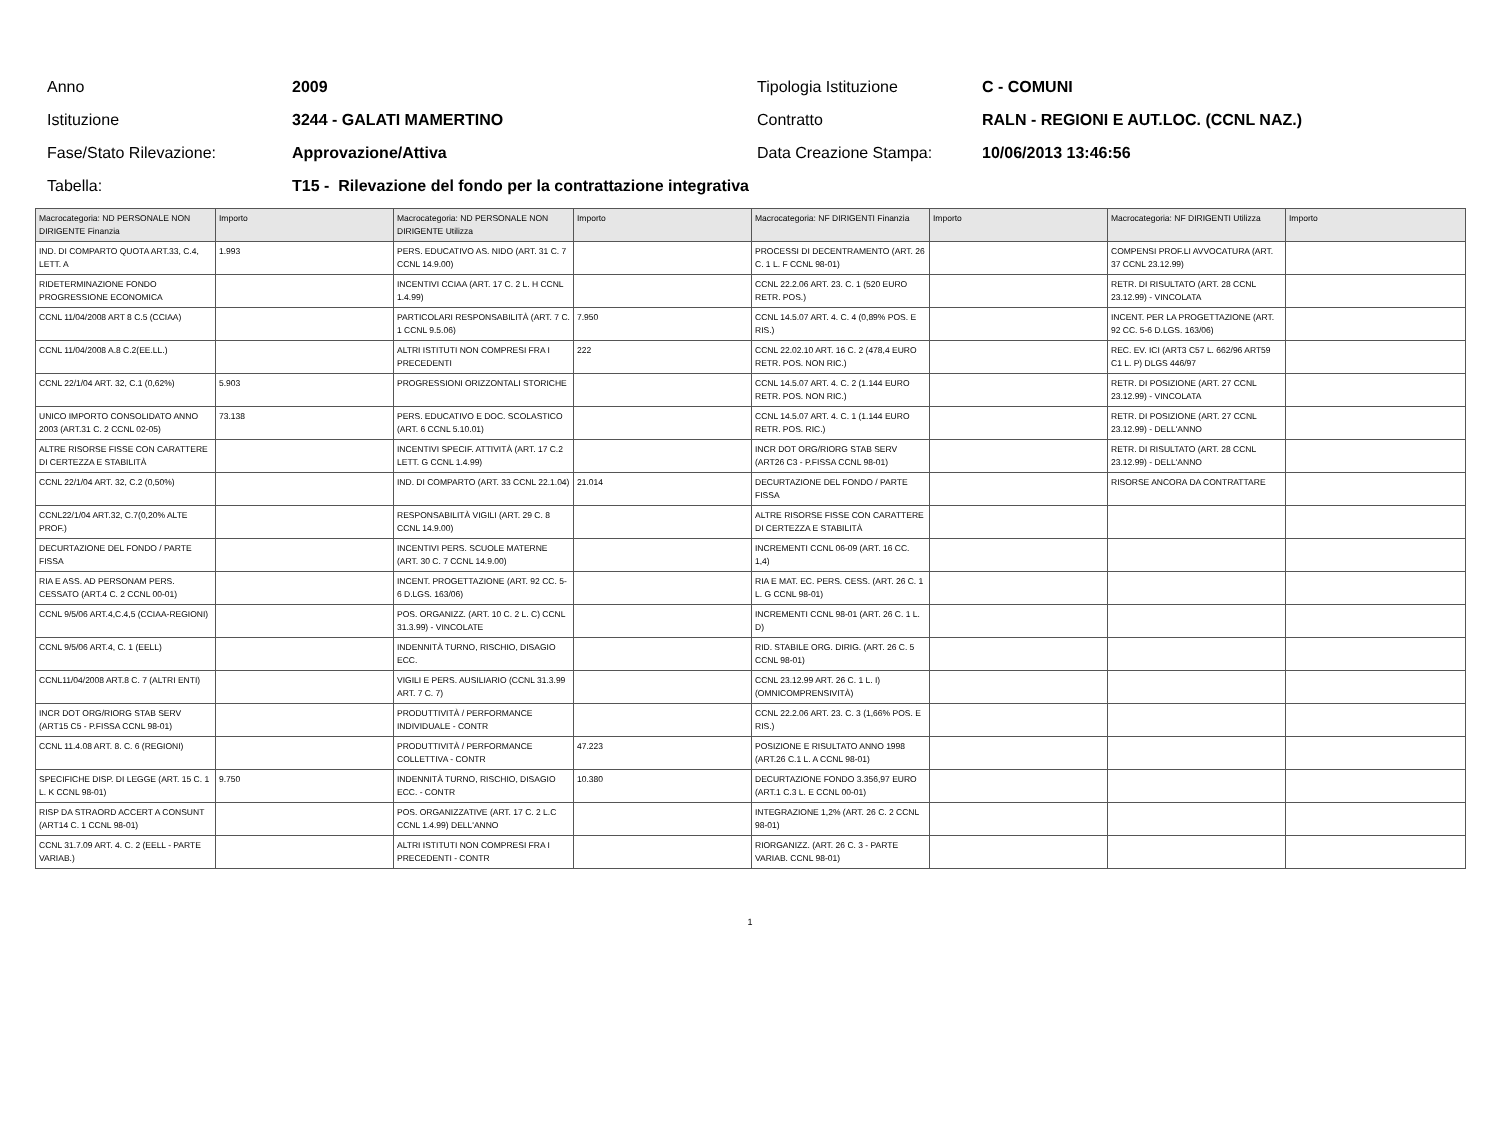Anno 2009 Tipologia Istituzione C - COMUNI
Istituzione 3244 - GALATI MAMERTINO Contratto RALN - REGIONI E AUT.LOC. (CCNL NAZ.)
Fase/Stato Rilevazione: Approvazione/Attiva Data Creazione Stampa: 10/06/2013 13:46:56
Tabella: T15 - Rilevazione del fondo per la contrattazione integrativa
| Macrocategoria: ND PERSONALE NON DIRIGENTE Finanzia | Importo | Macrocategoria: ND PERSONALE NON DIRIGENTE Utilizza | Importo | Macrocategoria: NF DIRIGENTI Finanzia | Importo | Macrocategoria: NF DIRIGENTI Utilizza | Importo |
| --- | --- | --- | --- | --- | --- | --- | --- |
| IND. DI COMPARTO QUOTA ART.33, C.4, LETT. A | 1.993 | PERS. EDUCATIVO AS. NIDO (ART. 31 C. 7 CCNL 14.9.00) | | PROCESSI DI DECENTRAMENTO (ART. 26 C. 1 L. F CCNL 98-01) | | COMPENSI PROF.LI AVVOCATURA (ART. 37 CCNL 23.12.99) | |
| RIDETERMINAZIONE FONDO PROGRESSIONE ECONOMICA | | INCENTIVI CCIAA (ART. 17 C. 2 L. H CCNL 1.4.99) | | CCNL 22.2.06 ART. 23. C. 1 (520 EURO RETR. POS.) | | RETR. DI RISULTATO (ART. 28 CCNL 23.12.99) - VINCOLATA | |
| CCNL 11/04/2008 ART 8 C.5 (CCIAA) | | PARTICOLARI RESPONSABILITÀ (ART. 7 C. 1 CCNL 9.5.06) | 7.950 | CCNL 14.5.07 ART. 4. C. 4 (0,89% POS. E RIS.) | | INCENT. PER LA PROGETTAZIONE (ART. 92 CC. 5-6 D.LGS. 163/06) | |
| CCNL 11/04/2008 A.8 C.2(EE.LL.) | | ALTRI ISTITUTI NON COMPRESI FRA I PRECEDENTI | 222 | CCNL 22.02.10 ART. 16 C. 2 (478,4 EURO RETR. POS. NON RIC.) | | REC. EV. ICI (ART3 C57 L. 662/96 ART59 C1 L. P) DLGS 446/97 | |
| CCNL 22/1/04 ART. 32, C.1 (0,62%) | 5.903 | PROGRESSIONI ORIZZONTALI STORICHE | | CCNL 14.5.07 ART. 4. C. 2 (1.144 EURO RETR. POS. NON RIC.) | | RETR. DI POSIZIONE (ART. 27 CCNL 23.12.99) - VINCOLATA | |
| UNICO IMPORTO CONSOLIDATO ANNO 2003 (ART.31 C. 2 CCNL 02-05) | 73.138 | PERS. EDUCATIVO E DOC. SCOLASTICO (ART. 6 CCNL 5.10.01) | | CCNL 14.5.07 ART. 4. C. 1 (1.144 EURO RETR. POS. RIC.) | | RETR. DI POSIZIONE (ART. 27 CCNL 23.12.99) - DELL'ANNO | |
| ALTRE RISORSE FISSE CON CARATTERE DI CERTEZZA E STABILITÀ | | INCENTIVI SPECIF. ATTIVITÀ (ART. 17 C.2 LETT. G CCNL 1.4.99) | | INCR DOT ORG/RIORG STAB SERV (ART26 C3 - P.FISSA CCNL 98-01) | | RETR. DI RISULTATO (ART. 28 CCNL 23.12.99) - DELL'ANNO | |
| CCNL 22/1/04 ART. 32, C.2 (0,50%) | | IND. DI COMPARTO (ART. 33 CCNL 22.1.04) | 21.014 | DECURTAZIONE DEL FONDO / PARTE FISSA | | RISORSE ANCORA DA CONTRATTARE | |
| CCNL22/1/04 ART.32, C.7(0,20% ALTE PROF.) | | RESPONSABILITÀ VIGILI (ART. 29 C. 8 CCNL 14.9.00) | | ALTRE RISORSE FISSE CON CARATTERE DI CERTEZZA E STABILITÀ | | | |
| DECURTAZIONE DEL FONDO / PARTE FISSA | | INCENTIVI PERS. SCUOLE MATERNE (ART. 30 C. 7 CCNL 14.9.00) | | INCREMENTI CCNL 06-09 (ART. 16 CC. 1,4) | | | |
| RIA E ASS. AD PERSONAM PERS. CESSATO (ART.4 C. 2 CCNL 00-01) | | INCENT. PROGETTAZIONE (ART. 92 CC. 5-6 D.LGS. 163/06) | | RIA E MAT. EC. PERS. CESS. (ART. 26 C. 1 L. G CCNL 98-01) | | | |
| CCNL 9/5/06 ART.4,C.4,5 (CCIAA-REGIONI) | | POS. ORGANIZZ. (ART. 10 C. 2 L. C) CCNL 31.3.99) - VINCOLATE | | INCREMENTI CCNL 98-01 (ART. 26 C. 1 L. D) | | | |
| CCNL 9/5/06 ART.4, C. 1 (EELL) | | INDENNITÀ TURNO, RISCHIO, DISAGIO ECC. | | RID. STABILE ORG. DIRIG. (ART. 26 C. 5 CCNL 98-01) | | | |
| CCNL11/04/2008 ART.8 C. 7 (ALTRI ENTI) | | VIGILI E PERS. AUSILIARIO (CCNL 31.3.99 ART. 7 C. 7) | | CCNL 23.12.99 ART. 26 C. 1 L. I) (OMNICOMPRENSIVITÀ) | | | |
| INCR DOT ORG/RIORG STAB SERV (ART15 C5 - P.FISSA CCNL 98-01) | | PRODUTTIVITÀ / PERFORMANCE INDIVIDUALE - CONTR | | CCNL 22.2.06 ART. 23. C. 3 (1,66% POS. E RIS.) | | | |
| CCNL 11.4.08 ART. 8. C. 6 (REGIONI) | | PRODUTTIVITÀ / PERFORMANCE COLLETTIVA - CONTR | 47.223 | POSIZIONE E RISULTATO ANNO 1998 (ART.26 C.1 L. A CCNL 98-01) | | | |
| SPECIFICHE DISP. DI LEGGE (ART. 15 C. 1 L. K CCNL 98-01) | 9.750 | INDENNITÀ TURNO, RISCHIO, DISAGIO ECC. - CONTR | 10.380 | DECURTAZIONE FONDO 3.356,97 EURO (ART.1 C.3 L. E CCNL 00-01) | | | |
| RISP DA STRAORD ACCERT A CONSUNT (ART14 C. 1 CCNL 98-01) | | POS. ORGANIZZATIVE (ART. 17 C. 2 L.C CCNL 1.4.99) DELL'ANNO | | INTEGRAZIONE 1,2% (ART. 26 C. 2 CCNL 98-01) | | | |
| CCNL 31.7.09 ART. 4. C. 2 (EELL - PARTE VARIAB.) | | ALTRI ISTITUTI NON COMPRESI FRA I PRECEDENTI - CONTR | | RIORGANIZZ. (ART. 26 C. 3 - PARTE VARIAB. CCNL 98-01) | | | |
1